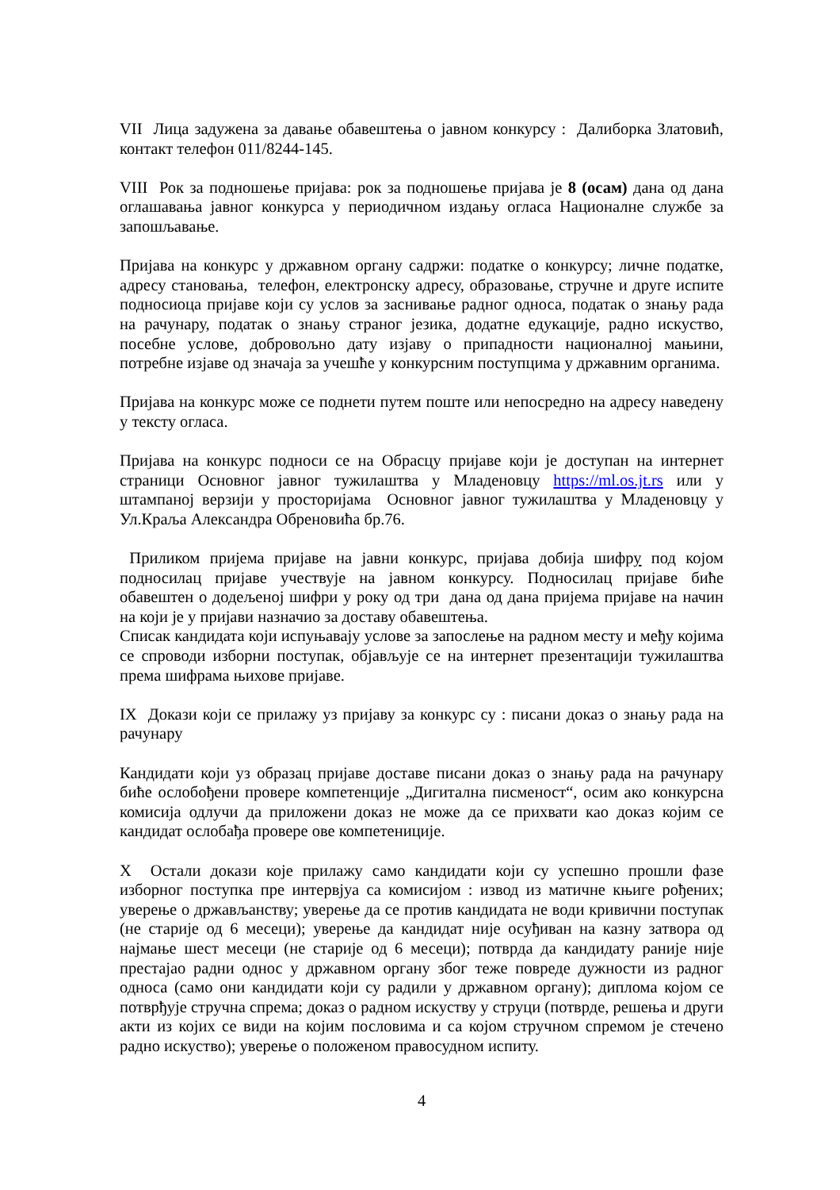VII Лица задужена за давање обавештења о јавном конкурсу : Далиборка Златовић, контакт телефон 011/8244-145.
VIII Рок за подношење пријава: рок за подношење пријава је 8 (осам) дана од дана оглашавања јавног конкурса у периодичном издању огласа Националне службе за запошљавање.
Пријава на конкурс у државном органу садржи: податке о конкурсу; личне податке, адресу становања, телефон, електронску адресу, образовање, стручне и друге испите подносиоца пријаве који су услов за заснивање радног односа, податак о знању рада на рачунару, податак о знању страног језика, додатне едукације, радно искуство, посебне услове, добровољно дату изјаву о припадности националној мањини, потребне изјаве од значаја за учешће у конкурсним поступцима у државним органима.
Пријава на конкурс може се поднети путем поште или непосредно на адресу наведену у тексту огласа.
Пријава на конкурс подноси се на Обрасцу пријаве који је доступан на интернет страници Основног јавног тужилаштва у Младеновцу https://ml.os.jt.rs или у штампаној верзији у просторијама Основног јавног тужилаштва у Младеновцу у Ул.Краља Александра Обреновића бр.76.
Приликом пријема пријаве на јавни конкурс, пријава добија шифру под којом подносилац пријаве учествује на јавном конкурсу. Подносилац пријаве биће обавештен о додељеној шифри у року од три дана од дана пријема пријаве на начин на који је у пријави назначио за доставу обавештења.
Списак кандидата који испуњавају услове за запослење на радном месту и међу којима се спроводи изборни поступак, објављује се на интернет презентацији тужилаштва према шифрама њихове пријаве.
IX Докази који се прилажу уз пријаву за конкурс су : писани доказ о знању рада на рачунару
Кандидати који уз образац пријаве доставе писани доказ о знању рада на рачунару биће ослобођени провере компетенције „Дигитална писменост“, осим ако конкурсна комисија одлучи да приложени доказ не може да се прихвати као доказ којим се кандидат ослобађа провере ове компетениције.
X Остали докази које прилажу само кандидати који су успешно прошли фазе изборног поступка пре интервјуа са комисијом : извод из матичне књиге рођених; уверење о држављанству; уверење да се против кандидата не води кривични поступак (не старије од 6 месеци); уверење да кандидат није осуђиван на казну затвора од најмање шест месеци (не старије од 6 месеци); потврда да кандидату раније није престајао радни однос у државном органу због теже повреде дужности из радног односа (само они кандидати који су радили у државном органу); диплома којом се потврђује стручна спрема; доказ о радном искуству у струци (потврде, решења и други акти из којих се види на којим пословима и са којом стручном спремом је стечено радно искуство); уверење о положеном правосудном испиту.
4